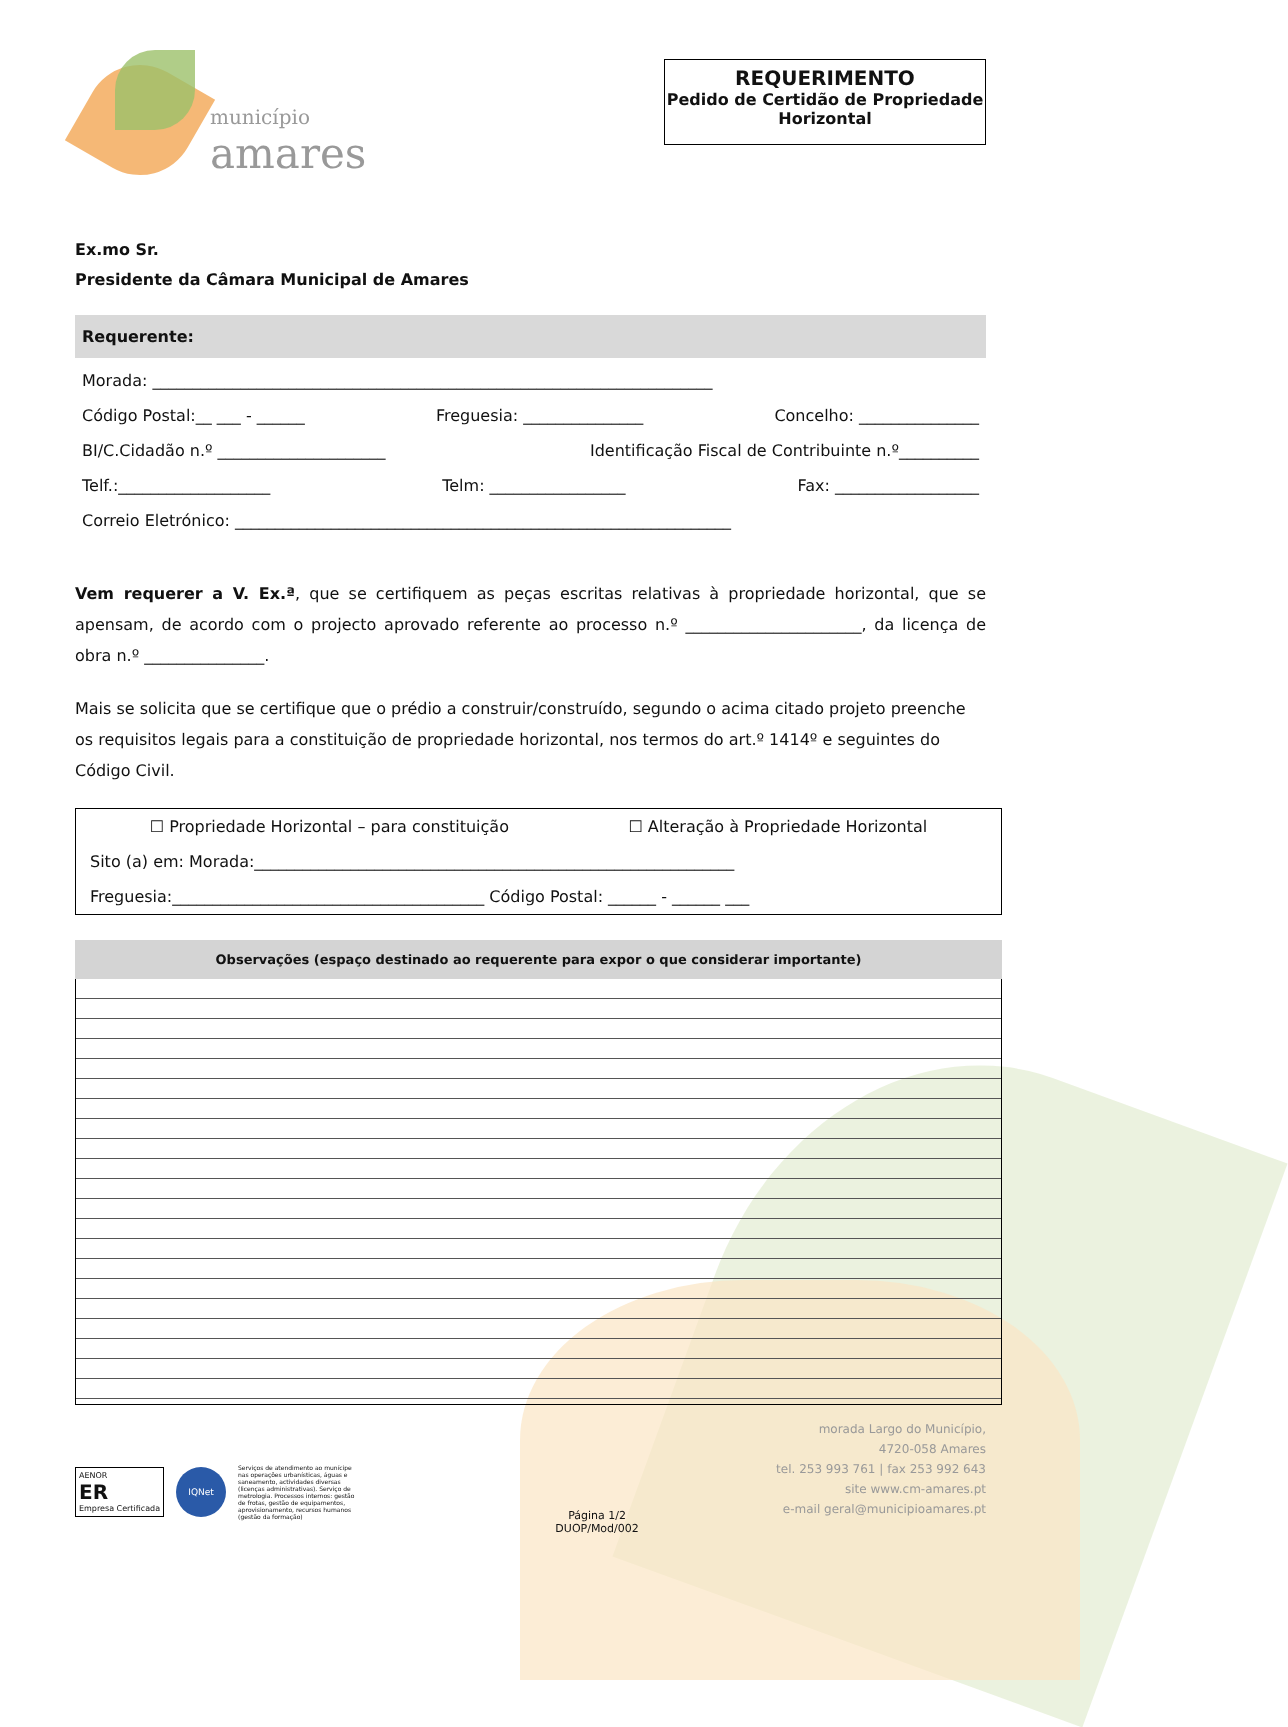município
amares
REQUERIMENTO
Pedido de Certidão de Propriedade Horizontal
Ex.mo Sr.
Presidente da Câmara Municipal de Amares
Requerente:
Morada: ______________________________________________________________________
Código Postal:__ ___ - ______ Freguesia: _______________ Concelho: _______________
BI/C.Cidadão n.º _____________________ Identificação Fiscal de Contribuinte n.º__________
Telf.:___________________ Telm: _________________ Fax: __________________
Correio Eletrónico: ______________________________________________________________
Vem requerer a V. Ex.ª, que se certifiquem as peças escritas relativas à propriedade horizontal, que se apensam, de acordo com o projecto aprovado referente ao processo n.º ______________________, da licença de obra n.º _______________.
Mais se solicita que se certifique que o prédio a construir/construído, segundo o acima citado projeto preenche os requisitos legais para a constituição de propriedade horizontal, nos termos do art.º 1414º e seguintes do Código Civil.
☐ Propriedade Horizontal – para constituição ☐ Alteração à Propriedade Horizontal
Sito (a) em: Morada:____________________________________________________________
Freguesia:_______________________________________ Código Postal: ______ - ______ ___
Observações (espaço destinado ao requerente para expor o que considerar importante)
AENOR
ER
Empresa Certificada
IQNet
Serviços de atendimento ao munícipe nas operações urbanísticas, águas e saneamento, actividades diversas (licenças administrativas). Serviço de metrologia. Processos internos: gestão de frotas, gestão de equipamentos, aprovisionamento, recursos humanos (gestão da formação)
Página 1/2
DUOP/Mod/002
morada Largo do Município,
4720-058 Amares
tel. 253 993 761 | fax 253 992 643
site www.cm-amares.pt
e-mail geral@municipioamares.pt